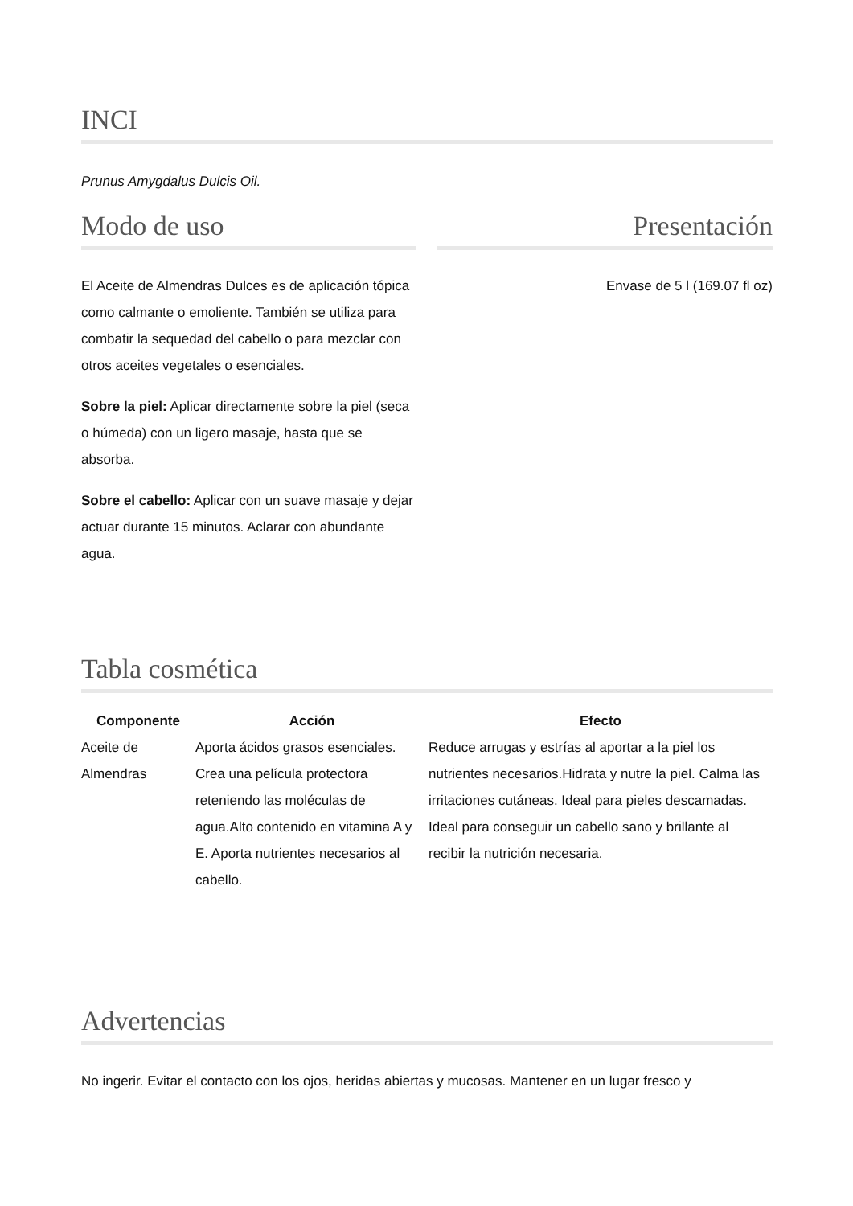INCI
Prunus Amygdalus Dulcis Oil.
Modo de uso
El Aceite de Almendras Dulces es de aplicación tópica como calmante o emoliente. También se utiliza para combatir la sequedad del cabello o para mezclar con otros aceites vegetales o esenciales.
Sobre la piel: Aplicar directamente sobre la piel (seca o húmeda) con un ligero masaje, hasta que se absorba.
Sobre el cabello: Aplicar con un suave masaje y dejar actuar durante 15 minutos. Aclarar con abundante agua.
Presentación
Envase de 5 l (169.07 fl oz)
Tabla cosmética
| Componente | Acción | Efecto |
| --- | --- | --- |
| Aceite de Almendras | Aporta ácidos grasos esenciales. Crea una película protectora reteniendo las moléculas de agua.Alto contenido en vitamina A y E. Aporta nutrientes necesarios al cabello. | Reduce arrugas y estrías al aportar a la piel los nutrientes necesarios.Hidrata y nutre la piel. Calma las irritaciones cutáneas. Ideal para pieles descamadas. Ideal para conseguir un cabello sano y brillante al recibir la nutrición necesaria. |
Advertencias
No ingerir. Evitar el contacto con los ojos, heridas abiertas y mucosas. Mantener en un lugar fresco y